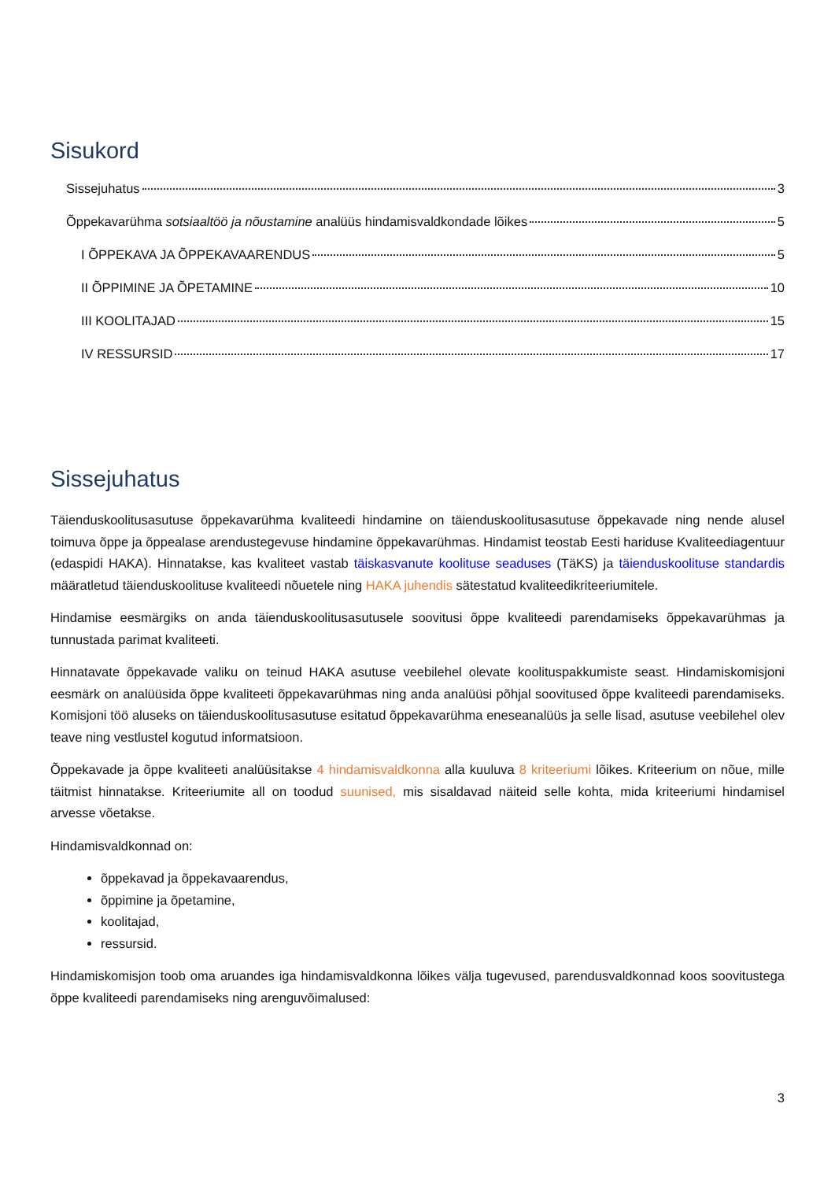Sisukord
Sissejuhatus 3
Õppekavarühma sotsiaaltöö ja nõustamine analüüs hindamisvaldkondade lõikes 5
I ÕPPEKAVA JA ÕPPEKAVAARENDUS 5
II ÕPPIMINE JA ÕPETAMINE 10
III KOOLITAJAD 15
IV RESSURSID 17
Sissejuhatus
Täienduskoolitusasutuse õppekavarühma kvaliteedi hindamine on täienduskoolitusasutuse õppekavade ning nende alusel toimuva õppe ja õppealase arendustegevuse hindamine õppekavarühmas. Hindamist teostab Eesti hariduse Kvaliteediagentuur (edaspidi HAKA). Hinnatakse, kas kvaliteet vastab täiskasvanute koolituse seaduses (TäKS) ja täienduskoolituse standardis määratletud täienduskoolituse kvaliteedi nõuetele ning HAKA juhendis sätestatud kvaliteedikriteeriumitele.
Hindamise eesmärgiks on anda täienduskoolitusasutusele soovitusi õppe kvaliteedi parendamiseks õppekavarühmas ja tunnustada parimat kvaliteeti.
Hinnatavate õppekavade valiku on teinud HAKA asutuse veebilehel olevate koolituspakkumiste seast. Hindamiskomisjoni eesmärk on analüüsida õppe kvaliteeti õppekavarühmas ning anda analüüsi põhjal soovitused õppe kvaliteedi parendamiseks. Komisjoni töö aluseks on täienduskoolitusasutuse esitatud õppekavarühma eneseanalüüs ja selle lisad, asutuse veebilehel olev teave ning vestlustel kogutud informatsioon.
Õppekavade ja õppe kvaliteeti analüüsitakse 4 hindamisvaldkonna alla kuuluva 8 kriteeriumi lõikes. Kriteerium on nõue, mille täitmist hinnatakse. Kriteeriumite all on toodud suunised, mis sisaldavad näiteid selle kohta, mida kriteeriumi hindamisel arvesse võetakse.
Hindamisvaldkonnad on:
õppekavad ja õppekavaarendus,
õppimine ja õpetamine,
koolitajad,
ressursid.
Hindamiskomisjon toob oma aruandes iga hindamisvaldkonna lõikes välja tugevused, parendusvaldkonnad koos soovitustega õppe kvaliteedi parendamiseks ning arenguvõimalused:
3